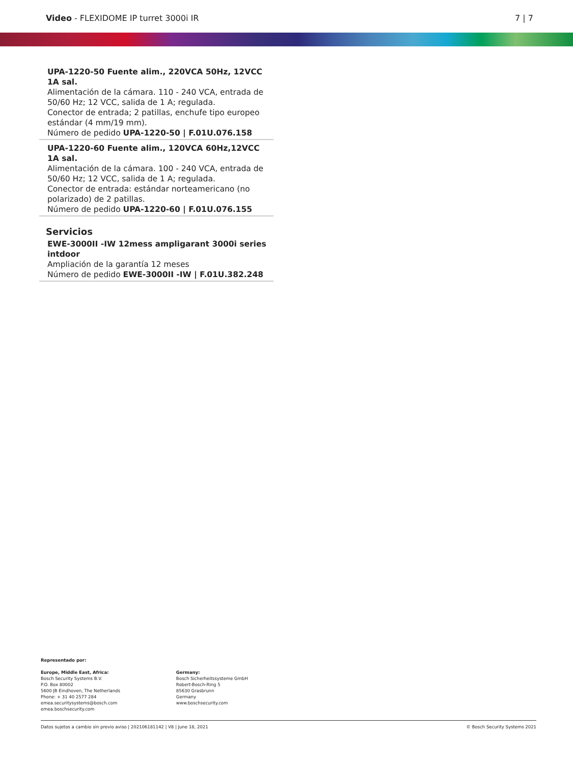Video - FLEXIDOME IP turret 3000i IR
7 | 7
UPA-1220-50 Fuente alim., 220VCA 50Hz, 12VCC 1A sal.
Alimentación de la cámara. 110 - 240 VCA, entrada de 50/60 Hz; 12 VCC, salida de 1 A; regulada.
Conector de entrada; 2 patillas, enchufe tipo europeo estándar (4 mm/19 mm).
Número de pedido UPA-1220-50 | F.01U.076.158
UPA-1220-60 Fuente alim., 120VCA 60Hz,12VCC 1A sal.
Alimentación de la cámara. 100 - 240 VCA, entrada de 50/60 Hz; 12 VCC, salida de 1 A; regulada.
Conector de entrada: estándar norteamericano (no polarizado) de 2 patillas.
Número de pedido UPA-1220-60 | F.01U.076.155
Servicios
EWE-3000II -IW 12mess ampligarant 3000i series intdoor
Ampliación de la garantía 12 meses
Número de pedido EWE-3000II -IW | F.01U.382.248
Representado por:
Europe, Middle East, Africa:
Bosch Security Systems B.V.
P.O. Box 80002
5600 JB Eindhoven, The Netherlands
Phone: + 31 40 2577 284
emea.securitysystems@bosch.com
emea.boschsecurity.com
Germany:
Bosch Sicherheitssysteme GmbH
Robert-Bosch-Ring 5
85630 Grasbrunn
Germany
www.boschsecurity.com
Datos sujetos a cambio sin previo aviso | 202106181142 | V8 | June 18, 2021 © Bosch Security Systems 2021